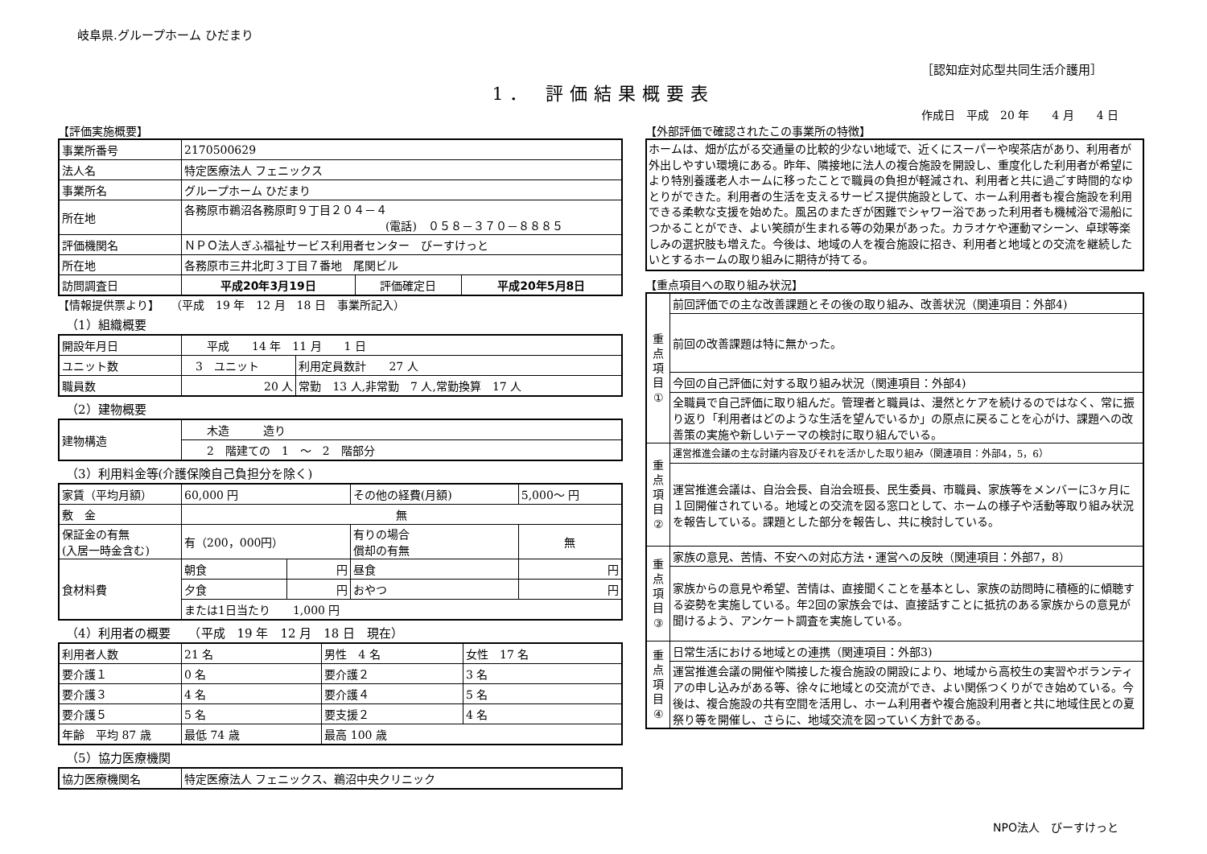岐阜県.グループホーム ひだまり
［認知症対応型共同生活介護用］
1． 評価結果概要表
作成日　平成　20 年　　4 月　　4 日
【評価実施概要】
| 事業所番号 | 2170500629 | | |
| 法人名 | 特定医療法人 フェニックス | | |
| 事業所名 | グループホーム ひだまり | | |
| 所在地 | 各務原市鵜沼各務原町９丁目２０４－４ (電話) ０５８－３７０－８８８５ | | |
| 評価機関名 | ＮＰＯ法人ぎふ福祉サービス利用者センター びーすけっと | | |
| 所在地 | 各務原市三井北町３丁目７番地 尾関ビル | | |
| 訪問調査日 | 平成20年3月19日 | 評価確定日 | 平成20年5月8日 |
【情報提供票より】　　（平成　19 年　12 月　18 日　事業所記入）
（1）組織概要
| 開設年月日 | 平成 14 年 11 月 1 日 | |
| ユニット数 | 3 ユニット | 利用定員数計 27 人 |
| 職員数 | 20 人 | 常勤 13 人,非常勤 7 人,常勤換算 17 人 |
（2）建物概要
| 建物構造 | 木造 造り |
| | 2 階建ての 1 ～ 2 階部分 |
（3）利用料金等(介護保険自己負担分を除く)
| 家賃（平均月額） | 60,000 円 | | その他の経費(月額) | 5,000～ 円 |
| 敷 金 | 無 | | | |
| 保証金の有無 (入居一時金含む) | 有（200，000円） | | 有りの場合 償却の有無 | 無 |
| 食材料費 | 朝食 | 円 | 昼食 | 円 |
| | 夕食 | 円 | おやつ | 円 |
| | または1日当たり 1,000 円 | | | |
（4）利用者の概要　　（平成　19 年　12 月　18 日　現在）
| 利用者人数 | 21 名 | 男性 4 名 | 女性 17 名 |
| 要介護１ | 0 名 | 要介護２ | 3 名 |
| 要介護３ | 4 名 | 要介護４ | 5 名 |
| 要介護５ | 5 名 | 要支援２ | 4 名 |
| 年齢 平均 87 歳 | 最低 74 歳 | 最高 100 歳 | |
（5）協力医療機関
| 協力医療機関名 | 特定医療法人 フェニックス、鵜沼中央クリニック |
【外部評価で確認されたこの事業所の特徴】
ホームは、畑が広がる交通量の比較的少ない地域で、近くにスーパーや喫茶店があり、利用者が外出しやすい環境にある。昨年、隣接地に法人の複合施設を開設し、重度化した利用者が希望により特別養護老人ホームに移ったことで職員の負担が軽減され、利用者と共に過ごす時間的なゆとりができた。利用者の生活を支えるサービス提供施設として、ホーム利用者も複合施設を利用できる柔軟な支援を始めた。風呂のまたぎが困難でシャワー浴であった利用者も機械浴で湯船につかることができ、よい笑顔が生まれる等の効果があった。カラオケや運動マシーン、卓球等楽しみの選択肢も増えた。今後は、地域の人を複合施設に招き、利用者と地域との交流を継続したいとするホームの取り組みに期待が持てる。
【重点項目への取り組み状況】
| 重 点 項 目 ① | 前回評価での主な改善課題とその後の取り組み、改善状況（関連項目：外部4) |
| | 前回の改善課題は特に無かった。 |
| | 今回の自己評価に対する取り組み状況（関連項目：外部4) |
| | 全職員で自己評価に取り組んだ。管理者と職員は、漫然とケアを続けるのではなく、常に振り返り「利用者はどのような生活を望んでいるか」の原点に戻ることを心がけ、課題への改善策の実施や新しいテーマの検討に取り組んでいる。 |
| 重 点 項 目 ② | 運営推進会議の主な討議内容及びそれを活かした取り組み（関連項目：外部4，5，6） |
| | 運営推進会議は、自治会長、自治会班長、民生委員、市職員、家族等をメンバーに3ヶ月に１回開催されている。地域との交流を図る窓口として、ホームの様子や活動等取り組み状況を報告している。課題とした部分を報告し、共に検討している。 |
| 重 点 項 目 ③ | 家族の意見、苦情、不安への対応方法・運営への反映（関連項目：外部7，8） |
| | 家族からの意見や希望、苦情は、直接聞くことを基本とし、家族の訪問時に積極的に傾聴する姿勢を実施している。年2回の家族会では、直接話すことに抵抗のある家族からの意見が聞けるよう、アンケート調査を実施している。 |
| 重 点 項 目 ④ | 日常生活における地域との連携（関連項目：外部3) |
| | 運営推進会議の開催や隣接した複合施設の開設により、地域から高校生の実習やボランティアの申し込みがある等、徐々に地域との交流ができ、よい関係つくりができ始めている。今後は、複合施設の共有空間を活用し、ホーム利用者や複合施設利用者と共に地域住民との夏祭り等を開催し、さらに、地域交流を図っていく方針である。 |
NPO法人　びーすけっと